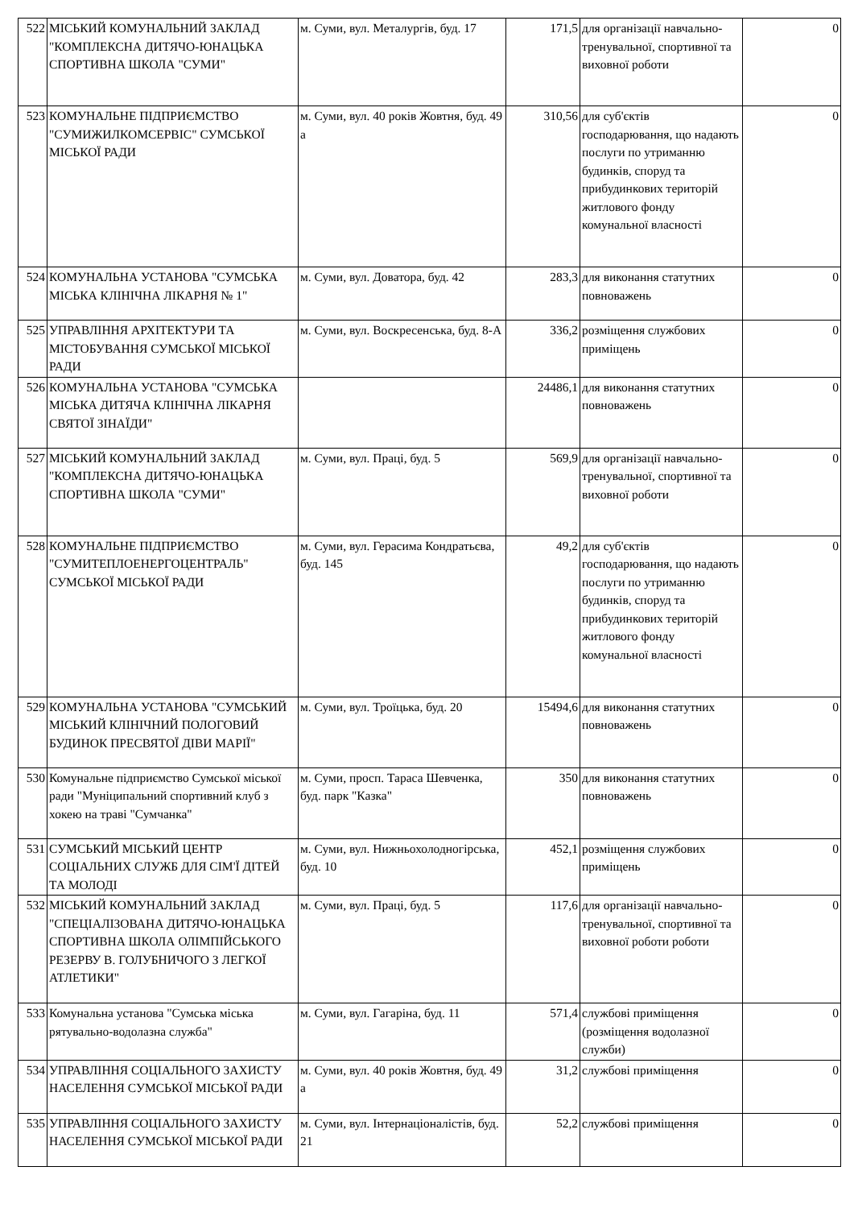| 522 | МІСЬКИЙ КОМУНАЛЬНИЙ ЗАКЛАД "КОМПЛЕКСНА ДИТЯЧО-ЮНАЦЬКА СПОРТИВНА ШКОЛА "СУМИ" | м. Суми, вул. Металургів, буд. 17 | 171,5 | для організації навчально-тренувальної, спортивної та виховної роботи | 0 |
| 523 | КОМУНАЛЬНЕ ПІДПРИЄМСТВО "СУМИЖИЛКОМСЕРВІС" СУМСЬКОЇ МІСЬКОЇ РАДИ | м. Суми, вул. 40 років Жовтня, буд. 49 а | 310,56 | для суб'єктів господарювання, що надають послуги по утриманню будинків, споруд та прибудинкових територій житлового фонду комунальної власності | 0 |
| 524 | КОМУНАЛЬНА УСТАНОВА "СУМСЬКА МІСЬКА КЛІНІЧНА ЛІКАРНЯ № 1" | м. Суми, вул. Доватора, буд. 42 | 283,3 | для виконання статутних повноважень | 0 |
| 525 | УПРАВЛІННЯ АРХІТЕКТУРИ ТА МІСТОБУВАННЯ СУМСЬКОЇ МІСЬКОЇ РАДИ | м. Суми, вул. Воскресенська, буд. 8-А | 336,2 | розміщення службових приміщень | 0 |
| 526 | КОМУНАЛЬНА УСТАНОВА "СУМСЬКА МІСЬКА ДИТЯЧА КЛІНІЧНА ЛІКАРНЯ СВЯТОЇ ЗІНАЇДИ" | | 24486,1 | для виконання статутних повноважень | 0 |
| 527 | МІСЬКИЙ КОМУНАЛЬНИЙ ЗАКЛАД "КОМПЛЕКСНА ДИТЯЧО-ЮНАЦЬКА СПОРТИВНА ШКОЛА "СУМИ" | м. Суми, вул. Праці, буд. 5 | 569,9 | для організації навчально-тренувальної, спортивної та виховної роботи | 0 |
| 528 | КОМУНАЛЬНЕ ПІДПРИЄМСТВО "СУМИТЕПЛОЕНЕРГОЦЕНТРАЛЬ" СУМСЬКОЇ МІСЬКОЇ РАДИ | м. Суми, вул. Герасима Кондратьєва, буд. 145 | 49,2 | для суб'єктів господарювання, що надають послуги по утриманню будинків, споруд та прибудинкових територій житлового фонду комунальної власності | 0 |
| 529 | КОМУНАЛЬНА УСТАНОВА "СУМСЬКИЙ МІСЬКИЙ КЛІНІЧНИЙ ПОЛОГОВИЙ БУДИНОК ПРЕСВЯТОЇ ДІВИ МАРІЇ" | м. Суми, вул. Троїцька, буд. 20 | 15494,6 | для виконання статутних повноважень | 0 |
| 530 | Комунальне підприємство Сумської міської ради "Муніципальний спортивний клуб з хокею на траві "Сумчанка" | м. Суми, просп. Тараса Шевченка, буд. парк "Казка" | 350 | для виконання статутних повноважень | 0 |
| 531 | СУМСЬКИЙ МІСЬКИЙ ЦЕНТР СОЦІАЛЬНИХ СЛУЖБ ДЛЯ СІМ'Ї ДІТЕЙ ТА МОЛОДІ | м. Суми, вул. Нижньохолодногірська, буд. 10 | 452,1 | розміщення службових приміщень | 0 |
| 532 | МІСЬКИЙ КОМУНАЛЬНИЙ ЗАКЛАД "СПЕЦІАЛІЗОВАНА ДИТЯЧО-ЮНАЦЬКА СПОРТИВНА ШКОЛА ОЛІМПІЙСЬКОГО РЕЗЕРВУ В. ГОЛУБНИЧОГО З ЛЕГКОЇ АТЛЕТИКИ" | м. Суми, вул. Праці, буд. 5 | 117,6 | для організації навчально-тренувальної, спортивної та виховної роботи роботи | 0 |
| 533 | Комунальна установа "Сумська міська рятувально-водолазна служба" | м. Суми, вул. Гагаріна, буд. 11 | 571,4 | службові приміщення (розміщення водолазної служби) | 0 |
| 534 | УПРАВЛІННЯ СОЦІАЛЬНОГО ЗАХИСТУ НАСЕЛЕННЯ СУМСЬКОЇ МІСЬКОЇ РАДИ | м. Суми, вул. 40 років Жовтня, буд. 49 а | 31,2 | службові приміщення | 0 |
| 535 | УПРАВЛІННЯ СОЦІАЛЬНОГО ЗАХИСТУ НАСЕЛЕННЯ СУМСЬКОЇ МІСЬКОЇ РАДИ | м. Суми, вул. Інтернаціоналістів, буд. 21 | 52,2 | службові приміщення | 0 |